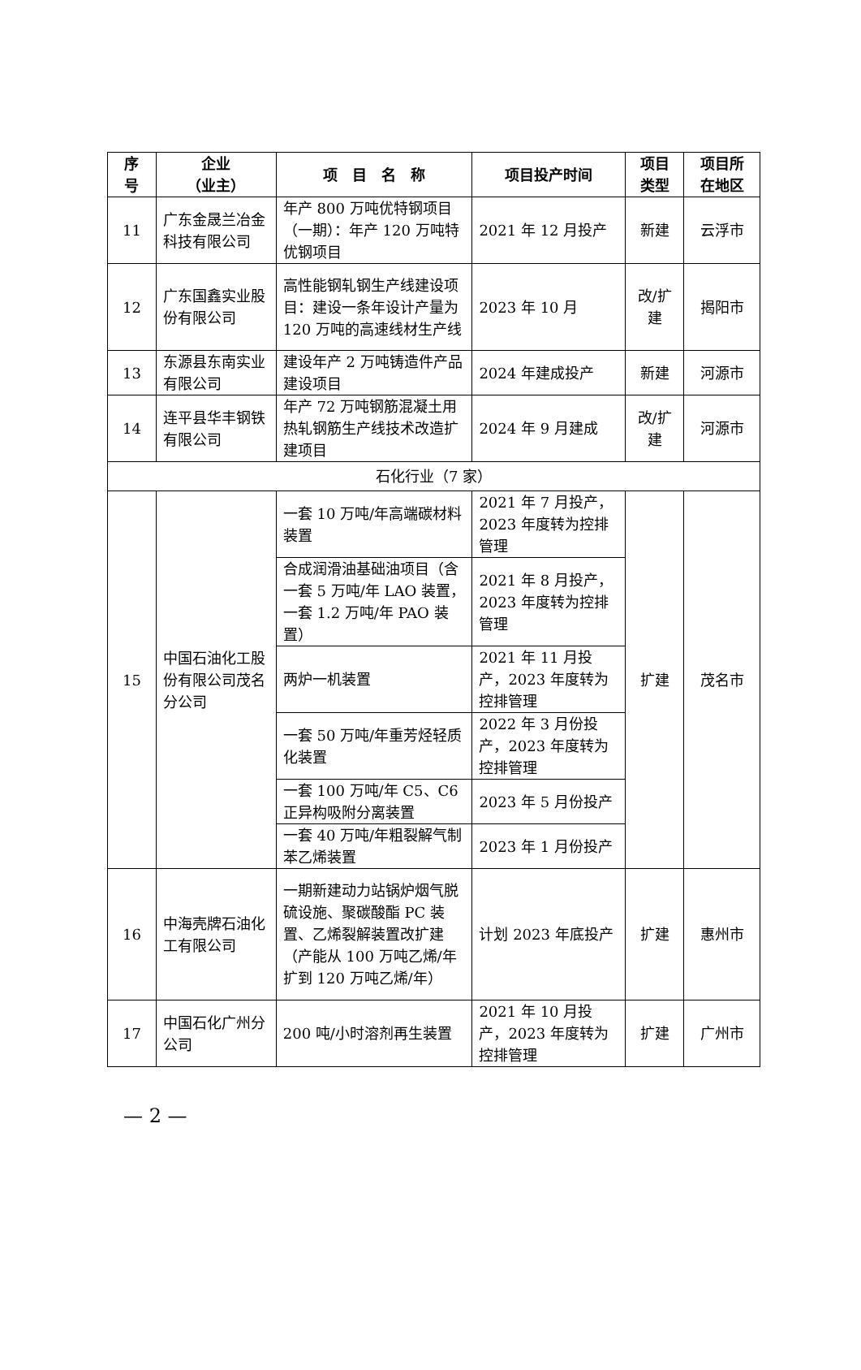| 序 号 | 企业 （业主） | 项 目 名 称 | 项目投产时间 | 项目 类型 | 项目所 在地区 |
| --- | --- | --- | --- | --- | --- |
| 11 | 广东金晟兰冶金科技有限公司 | 年产 800 万吨优特钢项目（一期）：年产 120 万吨特优钢项目 | 2021 年 12 月投产 | 新建 | 云浮市 |
| 12 | 广东国鑫实业股份有限公司 | 高性能钢轧钢生产线建设项目：建设一条年设计产量为 120 万吨的高速线材生产线 | 2023 年 10 月 | 改/扩建 | 揭阳市 |
| 13 | 东源县东南实业有限公司 | 建设年产 2 万吨铸造件产品建设项目 | 2024 年建成投产 | 新建 | 河源市 |
| 14 | 连平县华丰钢铁有限公司 | 年产 72 万吨钢筋混凝土用热轧钢筋生产线技术改造扩建项目 | 2024 年 9 月建成 | 改/扩建 | 河源市 |
| 石化行业（7 家） | | | | | |
| 15 | 中国石油化工股份有限公司茂名分公司 | 一套 10 万吨/年高端碳材料装置 | 2021 年 7 月投产，2023 年度转为控排管理 | 扩建 | 茂名市 |
| | | 合成润滑油基础油项目（含一套 5 万吨/年 LAO 装置，一套 1.2 万吨/年 PAO 装置） | 2021 年 8 月投产，2023 年度转为控排管理 | | |
| | | 两炉一机装置 | 2021 年 11 月投产，2023 年度转为控排管理 | | |
| | | 一套 50 万吨/年重芳烃轻质化装置 | 2022 年 3 月份投产，2023 年度转为控排管理 | | |
| | | 一套 100 万吨/年 C5、C6 正异构吸附分离装置 | 2023 年 5 月份投产 | | |
| | | 一套 40 万吨/年粗裂解气制苯乙烯装置 | 2023 年 1 月份投产 | | |
| 16 | 中海壳牌石油化工有限公司 | 一期新建动力站锅炉烟气脱硫设施、聚碳酸酯 PC 装置、乙烯裂解装置改扩建（产能从 100 万吨乙烯/年扩到 120 万吨乙烯/年） | 计划 2023 年底投产 | 扩建 | 惠州市 |
| 17 | 中国石化广州分公司 | 200 吨/小时溶剂再生装置 | 2021 年 10 月投产，2023 年度转为控排管理 | 扩建 | 广州市 |
— 2 —